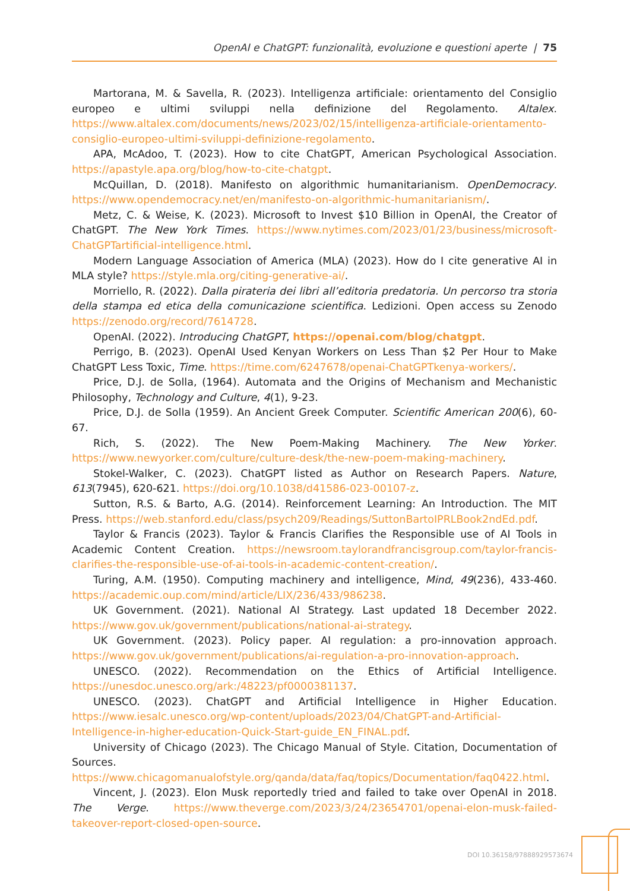OpenAI e ChatGPT: funzionalità, evoluzione e questioni aperte | 75
Martorana, M. & Savella, R. (2023). Intelligenza artificiale: orientamento del Consiglio europeo e ultimi sviluppi nella definizione del Regolamento. Altalex. https://www.altalex.com/documents/news/2023/02/15/intelligenza-artificiale-orientamento-consiglio-europeo-ultimi-sviluppi-definizione-regolamento.
APA, McAdoo, T. (2023). How to cite ChatGPT, American Psychological Association. https://apastyle.apa.org/blog/how-to-cite-chatgpt.
McQuillan, D. (2018). Manifesto on algorithmic humanitarianism. OpenDemocracy. https://www.opendemocracy.net/en/manifesto-on-algorithmic-humanitarianism/.
Metz, C. & Weise, K. (2023). Microsoft to Invest $10 Billion in OpenAI, the Creator of ChatGPT. The New York Times. https://www.nytimes.com/2023/01/23/business/microsoft-ChatGPTartificial-intelligence.html.
Modern Language Association of America (MLA) (2023). How do I cite generative AI in MLA style? https://style.mla.org/citing-generative-ai/.
Morriello, R. (2022). Dalla pirateria dei libri all’editoria predatoria. Un percorso tra storia della stampa ed etica della comunicazione scientifica. Ledizioni. Open access su Zenodo https://zenodo.org/record/7614728.
OpenAI. (2022). Introducing ChatGPT, https://openai.com/blog/chatgpt.
Perrigo, B. (2023). OpenAI Used Kenyan Workers on Less Than $2 Per Hour to Make ChatGPT Less Toxic, Time. https://time.com/6247678/openai-ChatGPTkenya-workers/.
Price, D.J. de Solla, (1964). Automata and the Origins of Mechanism and Mechanistic Philosophy, Technology and Culture, 4(1), 9-23.
Price, D.J. de Solla (1959). An Ancient Greek Computer. Scientific American 200(6), 60-67.
Rich, S. (2022). The New Poem-Making Machinery. The New Yorker. https://www.newyorker.com/culture/culture-desk/the-new-poem-making-machinery.
Stokel-Walker, C. (2023). ChatGPT listed as Author on Research Papers. Nature, 613(7945), 620-621. https://doi.org/10.1038/d41586-023-00107-z.
Sutton, R.S. & Barto, A.G. (2014). Reinforcement Learning: An Introduction. The MIT Press. https://web.stanford.edu/class/psych209/Readings/SuttonBartoIPRLBook2ndEd.pdf.
Taylor & Francis (2023). Taylor & Francis Clarifies the Responsible use of AI Tools in Academic Content Creation. https://newsroom.taylorandfrancisgroup.com/taylor-francis-clarifies-the-responsible-use-of-ai-tools-in-academic-content-creation/.
Turing, A.M. (1950). Computing machinery and intelligence, Mind, 49(236), 433-460. https://academic.oup.com/mind/article/LIX/236/433/986238.
UK Government. (2021). National AI Strategy. Last updated 18 December 2022. https://www.gov.uk/government/publications/national-ai-strategy.
UK Government. (2023). Policy paper. AI regulation: a pro-innovation approach. https://www.gov.uk/government/publications/ai-regulation-a-pro-innovation-approach.
UNESCO. (2022). Recommendation on the Ethics of Artificial Intelligence. https://unesdoc.unesco.org/ark:/48223/pf0000381137.
UNESCO. (2023). ChatGPT and Artificial Intelligence in Higher Education. https://www.iesalc.unesco.org/wp-content/uploads/2023/04/ChatGPT-and-Artificial-Intelligence-in-higher-education-Quick-Start-guide_EN_FINAL.pdf.
University of Chicago (2023). The Chicago Manual of Style. Citation, Documentation of Sources. https://www.chicagomanualofstyle.org/qanda/data/faq/topics/Documentation/faq0422.html.
Vincent, J. (2023). Elon Musk reportedly tried and failed to take over OpenAI in 2018. The Verge. https://www.theverge.com/2023/3/24/23654701/openai-elon-musk-failed-takeover-report-closed-open-source.
DOI 10.36158/97888929573674